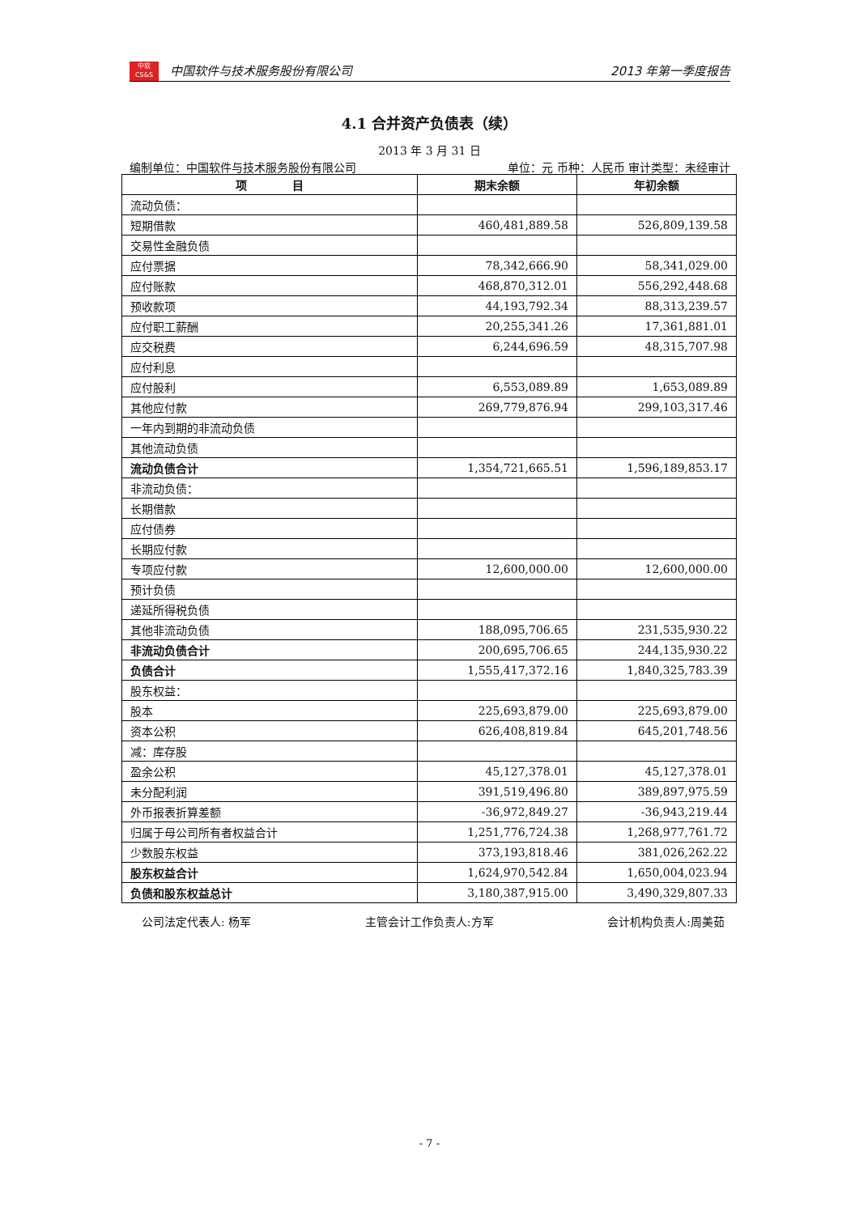中软
CS&S
中国软件与技术服务股份有限公司
2013 年第一季度报告
4.1 合并资产负债表（续）
2013 年 3 月 31 日
编制单位：中国软件与技术服务股份有限公司 单位：元 币种：人民币 审计类型：未经审计
| 项 目 | 期末余额 | 年初余额 |
| --- | --- | --- |
| 流动负债： | | |
| 短期借款 | 460,481,889.58 | 526,809,139.58 |
| 交易性金融负债 | | |
| 应付票据 | 78,342,666.90 | 58,341,029.00 |
| 应付账款 | 468,870,312.01 | 556,292,448.68 |
| 预收款项 | 44,193,792.34 | 88,313,239.57 |
| 应付职工薪酬 | 20,255,341.26 | 17,361,881.01 |
| 应交税费 | 6,244,696.59 | 48,315,707.98 |
| 应付利息 | | |
| 应付股利 | 6,553,089.89 | 1,653,089.89 |
| 其他应付款 | 269,779,876.94 | 299,103,317.46 |
| 一年内到期的非流动负债 | | |
| 其他流动负债 | | |
| 流动负债合计 | 1,354,721,665.51 | 1,596,189,853.17 |
| 非流动负债： | | |
| 长期借款 | | |
| 应付债券 | | |
| 长期应付款 | | |
| 专项应付款 | 12,600,000.00 | 12,600,000.00 |
| 预计负债 | | |
| 递延所得税负债 | | |
| 其他非流动负债 | 188,095,706.65 | 231,535,930.22 |
| 非流动负债合计 | 200,695,706.65 | 244,135,930.22 |
| 负债合计 | 1,555,417,372.16 | 1,840,325,783.39 |
| 股东权益： | | |
| 股本 | 225,693,879.00 | 225,693,879.00 |
| 资本公积 | 626,408,819.84 | 645,201,748.56 |
| 减：库存股 | | |
| 盈余公积 | 45,127,378.01 | 45,127,378.01 |
| 未分配利润 | 391,519,496.80 | 389,897,975.59 |
| 外币报表折算差额 | -36,972,849.27 | -36,943,219.44 |
| 归属于母公司所有者权益合计 | 1,251,776,724.38 | 1,268,977,761.72 |
| 少数股东权益 | 373,193,818.46 | 381,026,262.22 |
| 股东权益合计 | 1,624,970,542.84 | 1,650,004,023.94 |
| 负债和股东权益总计 | 3,180,387,915.00 | 3,490,329,807.33 |
公司法定代表人: 杨军 主管会计工作负责人:方军 会计机构负责人:周美茹
- 7 -